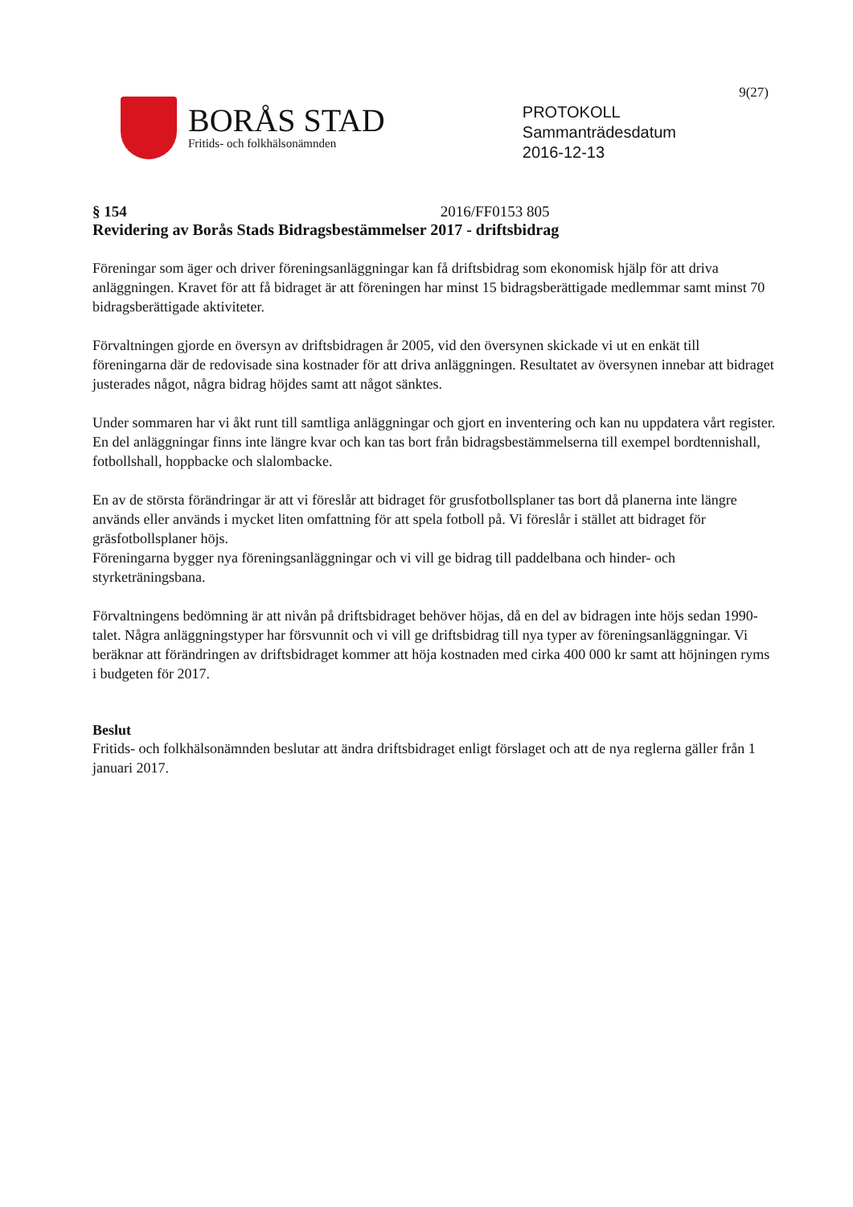9(27)
BORÅS STAD
Fritids- och folkhälsonämnden
PROTOKOLL
Sammanträdesdatum
2016-12-13
§ 154 2016/FF0153 805
Revidering av Borås Stads Bidragsbestämmelser 2017 - driftsbidrag
Föreningar som äger och driver föreningsanläggningar kan få driftsbidrag som ekonomisk hjälp för att driva anläggningen. Kravet för att få bidraget är att föreningen har minst 15 bidragsberättigade medlemmar samt minst 70 bidragsberättigade aktiviteter.
Förvaltningen gjorde en översyn av driftsbidragen år 2005, vid den översynen skickade vi ut en enkät till föreningarna där de redovisade sina kostnader för att driva anläggningen. Resultatet av översynen innebar att bidraget justerades något, några bidrag höjdes samt att något sänktes.
Under sommaren har vi åkt runt till samtliga anläggningar och gjort en inventering och kan nu uppdatera vårt register. En del anläggningar finns inte längre kvar och kan tas bort från bidragsbestämmelserna till exempel bordtennishall, fotbollshall, hoppbacke och slalombacke.
En av de största förändringar är att vi föreslår att bidraget för grusfotbollsplaner tas bort då planerna inte längre används eller används i mycket liten omfattning för att spela fotboll på. Vi föreslår i stället att bidraget för gräsfotbollsplaner höjs.
Föreningarna bygger nya föreningsanläggningar och vi vill ge bidrag till paddelbana och hinder- och styrketräningsbana.
Förvaltningens bedömning är att nivån på driftsbidraget behöver höjas, då en del av bidragen inte höjs sedan 1990-talet. Några anläggningstyper har försvunnit och vi vill ge driftsbidrag till nya typer av föreningsanläggningar. Vi beräknar att förändringen av driftsbidraget kommer att höja kostnaden med cirka 400 000 kr samt att höjningen ryms i budgeten för 2017.
Beslut
Fritids- och folkhälsonämnden beslutar att ändra driftsbidraget enligt förslaget och att de nya reglerna gäller från 1 januari 2017.